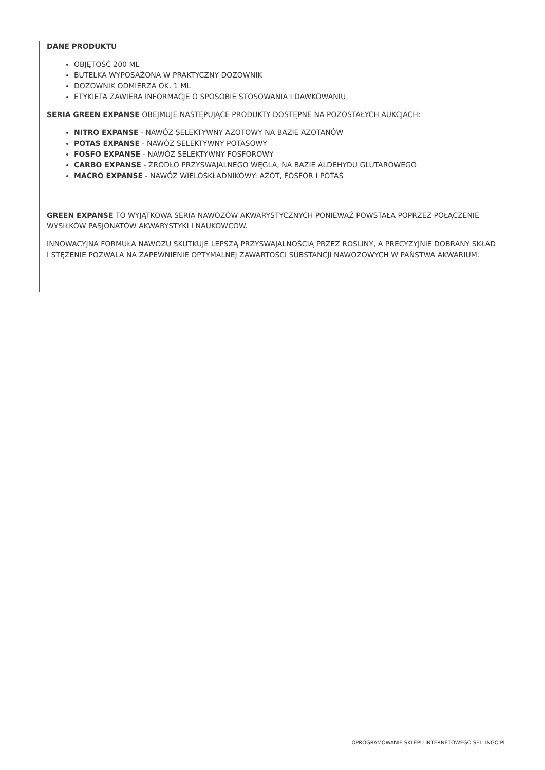DANE PRODUKTU
OBJĘTOŚĆ 200 ML
BUTELKA WYPOSAŻONA W PRAKTYCZNY DOZOWNIK
DOZOWNIK ODMIERZA OK. 1 ML
ETYKIETA ZAWIERA INFORMACJE O SPOSOBIE STOSOWANIA I DAWKOWANIU
SERIA GREEN EXPANSE OBEJMUJE NASTĘPUJĄCE PRODUKTY DOSTĘPNE NA POZOSTAŁYCH AUKCJACH:
NITRO EXPANSE - NAWÓZ SELEKTYWNY AZOTOWY NA BAZIE AZOTANÓW
POTAS EXPANSE - NAWÓZ SELEKTYWNY POTASOWY
FOSFO EXPANSE - NAWÓZ SELEKTYWNY FOSFOROWY
CARBO EXPANSE - ŹRÓDŁO PRZYSWAJALNEGO WĘGLA, NA BAZIE ALDEHYDU GLUTAROWEGO
MACRO EXPANSE - NAWÓZ WIELOSKŁADNIKOWY: AZOT, FOSFOR I POTAS
GREEN EXPANSE TO WYJĄTKOWA SERIA NAWOZÓW AKWARYSTYCZNYCH PONIEWAŻ POWSTAŁA POPRZEZ POŁĄCZENIE WYSIŁKÓW PASJONATÓW AKWARYSTYKI I NAUKOWCÓW.
INNOWACYJNA FORMUŁA NAWOZU SKUTKUJE LEPSZĄ PRZYSWAJALNOŚCIĄ PRZEZ ROŚLINY, A PRECYZYJNIE DOBRANY SKŁAD I STĘŻENIE POZWALA NA ZAPEWNIENIE OPTYMALNEJ ZAWARTOŚCI SUBSTANCJI NAWOZOWYCH W PAŃSTWA AKWARIUM.
OPROGRAMOWANIE SKLEPU INTERNETOWEGO SELLINGO.PL